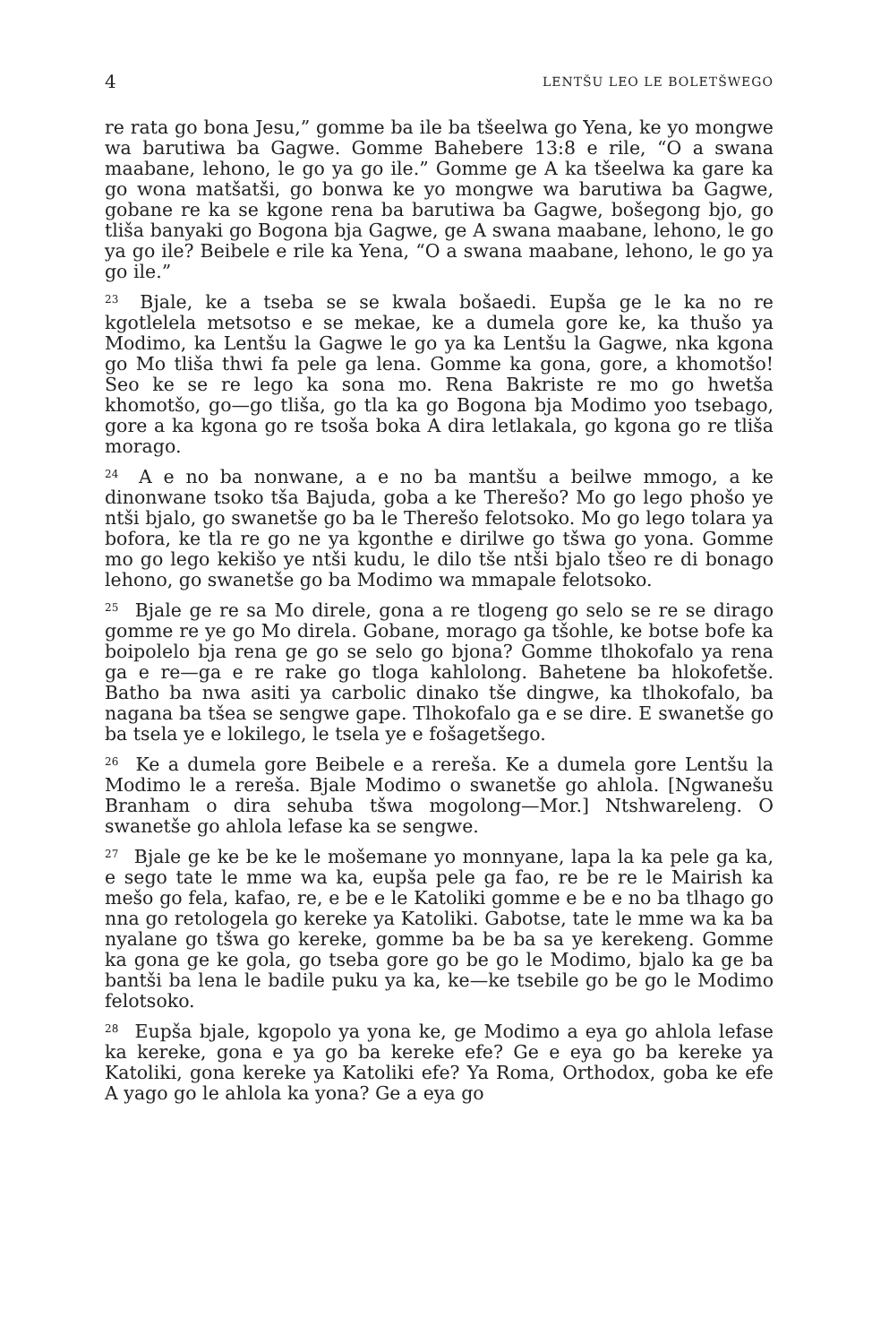4 LENTŠU LEO LE BOLETŠWEGO
re rata go bona Jesu,” gomme ba ile ba tšeelwa go Yena, ke yo mongwe wa barutiwa ba Gagwe. Gomme Bahebere 13:8 e rile, “O a swana maabane, lehono, le go ya go ile.” Gomme ge A ka tšeelwa ka gare ka go wona matšatši, go bonwa ke yo mongwe wa barutiwa ba Gagwe, gobane re ka se kgone rena ba barutiwa ba Gagwe, bošegong bjo, go tliša banyaki go Bogona bja Gagwe, ge A swana maabane, lehono, le go ya go ile? Beibele e rile ka Yena, “O a swana maabane, lehono, le go ya go ile.”
<sup>23</sup> Bjale, ke a tseba se se kwala bošaedi. Eupša ge le ka no re kgotlelela metsotso e se mekae, ke a dumela gore ke, ka thušo ya Modimo, ka Lentšu la Gagwe le go ya ka Lentšu la Gagwe, nka kgona go Mo tliša thwi fa pele ga lena. Gomme ka gona, gore, a khomotšo! Seo ke se re lego ka sona mo. Rena Bakriste re mo go hwetša khomotšo, go—go tliša, go tla ka go Bogona bja Modimo yoo tsebago, gore a ka kgona go re tsoša boka A dira letlakala, go kgona go re tliša morago.
<sup>24</sup> A e no ba nonwane, a e no ba mantšu a beilwe mmogo, a ke dinonwane tsoko tša Bajuda, goba a ke Therešo? Mo go lego phošo ye ntši bjalo, go swanetše go ba le Therešo felotsoko. Mo go lego tolara ya bofora, ke tla re go ne ya kgonthe e dirilwe go tšwa go yona. Gomme mo go lego kekišo ye ntši kudu, le dilo tše ntši bjalo tšeo re di bonago lehono, go swanetše go ba Modimo wa mmapale felotsoko.
<sup>25</sup> Bjale ge re sa Mo direle, gona a re tlogeng go selo se re se dirago gomme re ye go Mo direla. Gobane, morago ga tšohle, ke botse bofe ka boipolelo bja rena ge go se selo go bjona? Gomme tlhokofalo ya rena ga e re—ga e re rake go tloga kahlolong. Bahetene ba hlokofetše. Batho ba nwa asiti ya carbolic dinako tše dingwe, ka tlhokofalo, ba nagana ba tšea se sengwe gape. Tlhokofalo ga e se dire. E swanetše go ba tsela ye e lokilego, le tsela ye e fošagetšego.
<sup>26</sup> Ke a dumela gore Beibele e a rereša. Ke a dumela gore Lentšu la Modimo le a rereša. Bjale Modimo o swanetše go ahlola. [Ngwanešu Branham o dira sehuba tšwa mogolong—Mor.] Ntshwareleng. O swanetše go ahlola lefase ka se sengwe.
<sup>27</sup> Bjale ge ke be ke le mošemane yo monnyane, lapa la ka pele ga ka, e sego tate le mme wa ka, eupša pele ga fao, re be re le Mairish ka mešo go fela, kafao, re, e be e le Katoliki gomme e be e no ba tlhago go nna go retologela go kereke ya Katoliki. Gabotse, tate le mme wa ka ba nyalane go tšwa go kereke, gomme ba be ba sa ye kerekeng. Gomme ka gona ge ke gola, go tseba gore go be go le Modimo, bjalo ka ge ba bantši ba lena le badile puku ya ka, ke—ke tsebile go be go le Modimo felotsoko.
<sup>28</sup> Eupša bjale, kgopolo ya yona ke, ge Modimo a eya go ahlola lefase ka kereke, gona e ya go ba kereke efe? Ge e eya go ba kereke ya Katoliki, gona kereke ya Katoliki efe? Ya Roma, Orthodox, goba ke efe A yago go le ahlola ka yona? Ge a eya go